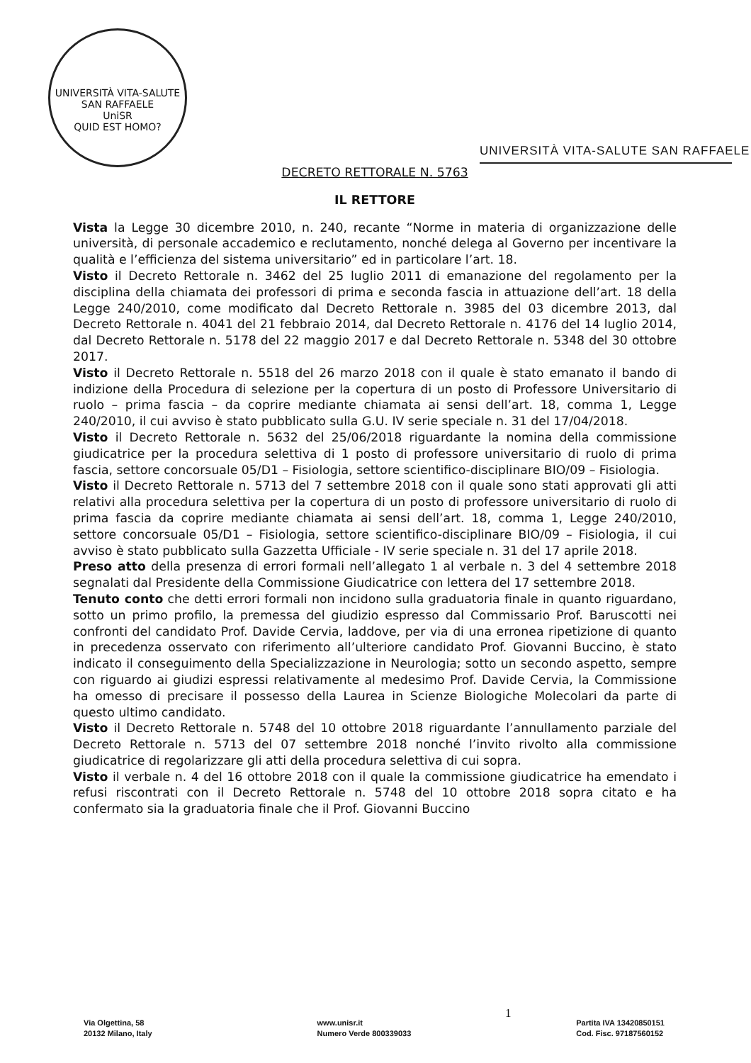UNIVERSITÀ VITA-SALUTE SAN RAFFAELE
UniSR
QUID EST HOMO?
UNIVERSITÀ VITA-SALUTE SAN RAFFAELE
DECRETO RETTORALE N. 5763
IL RETTORE
Vista la Legge 30 dicembre 2010, n. 240, recante “Norme in materia di organizzazione delle università, di personale accademico e reclutamento, nonché delega al Governo per incentivare la qualità e l’efficienza del sistema universitario” ed in particolare l’art. 18.
Visto il Decreto Rettorale n. 3462 del 25 luglio 2011 di emanazione del regolamento per la disciplina della chiamata dei professori di prima e seconda fascia in attuazione dell’art. 18 della Legge 240/2010, come modificato dal Decreto Rettorale n. 3985 del 03 dicembre 2013, dal Decreto Rettorale n. 4041 del 21 febbraio 2014, dal Decreto Rettorale n. 4176 del 14 luglio 2014, dal Decreto Rettorale n. 5178 del 22 maggio 2017 e dal Decreto Rettorale n. 5348 del 30 ottobre 2017.
Visto il Decreto Rettorale n. 5518 del 26 marzo 2018 con il quale è stato emanato il bando di indizione della Procedura di selezione per la copertura di un posto di Professore Universitario di ruolo – prima fascia – da coprire mediante chiamata ai sensi dell’art. 18, comma 1, Legge 240/2010, il cui avviso è stato pubblicato sulla G.U. IV serie speciale n. 31 del 17/04/2018.
Visto il Decreto Rettorale n. 5632 del 25/06/2018 riguardante la nomina della commissione giudicatrice per la procedura selettiva di 1 posto di professore universitario di ruolo di prima fascia, settore concorsuale 05/D1 – Fisiologia, settore scientifico-disciplinare BIO/09 – Fisiologia.
Visto il Decreto Rettorale n. 5713 del 7 settembre 2018 con il quale sono stati approvati gli atti relativi alla procedura selettiva per la copertura di un posto di professore universitario di ruolo di prima fascia da coprire mediante chiamata ai sensi dell’art. 18, comma 1, Legge 240/2010, settore concorsuale 05/D1 – Fisiologia, settore scientifico-disciplinare BIO/09 – Fisiologia, il cui avviso è stato pubblicato sulla Gazzetta Ufficiale - IV serie speciale n. 31 del 17 aprile 2018.
Preso atto della presenza di errori formali nell’allegato 1 al verbale n. 3 del 4 settembre 2018 segnalati dal Presidente della Commissione Giudicatrice con lettera del 17 settembre 2018.
Tenuto conto che detti errori formali non incidono sulla graduatoria finale in quanto riguardano, sotto un primo profilo, la premessa del giudizio espresso dal Commissario Prof. Baruscotti nei confronti del candidato Prof. Davide Cervia, laddove, per via di una erronea ripetizione di quanto in precedenza osservato con riferimento all’ulteriore candidato Prof. Giovanni Buccino, è stato indicato il conseguimento della Specializzazione in Neurologia; sotto un secondo aspetto, sempre con riguardo ai giudizi espressi relativamente al medesimo Prof. Davide Cervia, la Commissione ha omesso di precisare il possesso della Laurea in Scienze Biologiche Molecolari da parte di questo ultimo candidato.
Visto il Decreto Rettorale n. 5748 del 10 ottobre 2018 riguardante l’annullamento parziale del Decreto Rettorale n. 5713 del 07 settembre 2018 nonché l’invito rivolto alla commissione giudicatrice di regolarizzare gli atti della procedura selettiva di cui sopra.
Visto il verbale n. 4 del 16 ottobre 2018 con il quale la commissione giudicatrice ha emendato i refusi riscontrati con il Decreto Rettorale n. 5748 del 10 ottobre 2018 sopra citato e ha confermato sia la graduatoria finale che il Prof. Giovanni Buccino
1
Via Olgettina, 58
20132 Milano, Italy
www.unisr.it
Numero Verde 800339033
Partita IVA 13420850151
Cod. Fisc. 97187560152